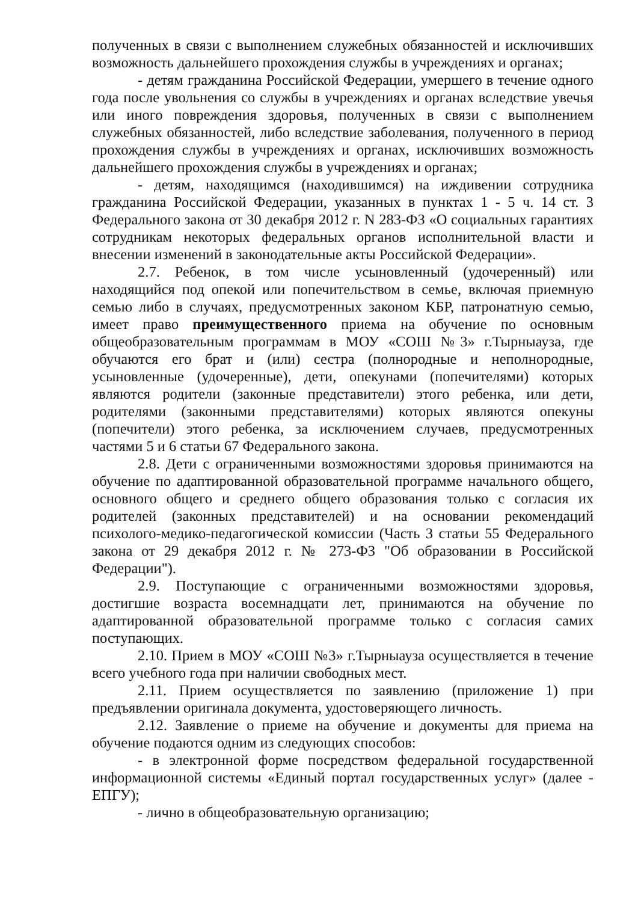полученных в связи с выполнением служебных обязанностей и исключивших возможность дальнейшего прохождения службы в учреждениях и органах;
- детям гражданина Российской Федерации, умершего в течение одного года после увольнения со службы в учреждениях и органах вследствие увечья или иного повреждения здоровья, полученных в связи с выполнением служебных обязанностей, либо вследствие заболевания, полученного в период прохождения службы в учреждениях и органах, исключивших возможность дальнейшего прохождения службы в учреждениях и органах;
- детям, находящимся (находившимся) на иждивении сотрудника гражданина Российской Федерации, указанных в пунктах 1 - 5 ч. 14 ст. 3 Федерального закона от 30 декабря 2012 г. N 283-ФЗ «О социальных гарантиях сотрудникам некоторых федеральных органов исполнительной власти и внесении изменений в законодательные акты Российской Федерации».
2.7. Ребенок, в том числе усыновленный (удочеренный) или находящийся под опекой или попечительством в семье, включая приемную семью либо в случаях, предусмотренных законом КБР, патронатную семью, имеет право преимущественного приема на обучение по основным общеобразовательным программам в МОУ «СОШ №3» г.Тырныауза, где обучаются его брат и (или) сестра (полнородные и неполнородные, усыновленные (удочеренные), дети, опекунами (попечителями) которых являются родители (законные представители) этого ребенка, или дети, родителями (законными представителями) которых являются опекуны (попечители) этого ребенка, за исключением случаев, предусмотренных частями 5 и 6 статьи 67 Федерального закона.
2.8. Дети с ограниченными возможностями здоровья принимаются на обучение по адаптированной образовательной программе начального общего, основного общего и среднего общего образования только с согласия их родителей (законных представителей) и на основании рекомендаций психолого-медико-педагогической комиссии (Часть 3 статьи 55 Федерального закона от 29 декабря 2012 г. № 273-ФЗ "Об образовании в Российской Федерации").
2.9. Поступающие с ограниченными возможностями здоровья, достигшие возраста восемнадцати лет, принимаются на обучение по адаптированной образовательной программе только с согласия самих поступающих.
2.10. Прием в МОУ «СОШ №3» г.Тырныауза осуществляется в течение всего учебного года при наличии свободных мест.
2.11. Прием осуществляется по заявлению (приложение 1) при предъявлении оригинала документа, удостоверяющего личность.
2.12. Заявление о приеме на обучение и документы для приема на обучение подаются одним из следующих способов:
- в электронной форме посредством федеральной государственной информационной системы «Единый портал государственных услуг» (далее - ЕПГУ);
- лично в общеобразовательную организацию;